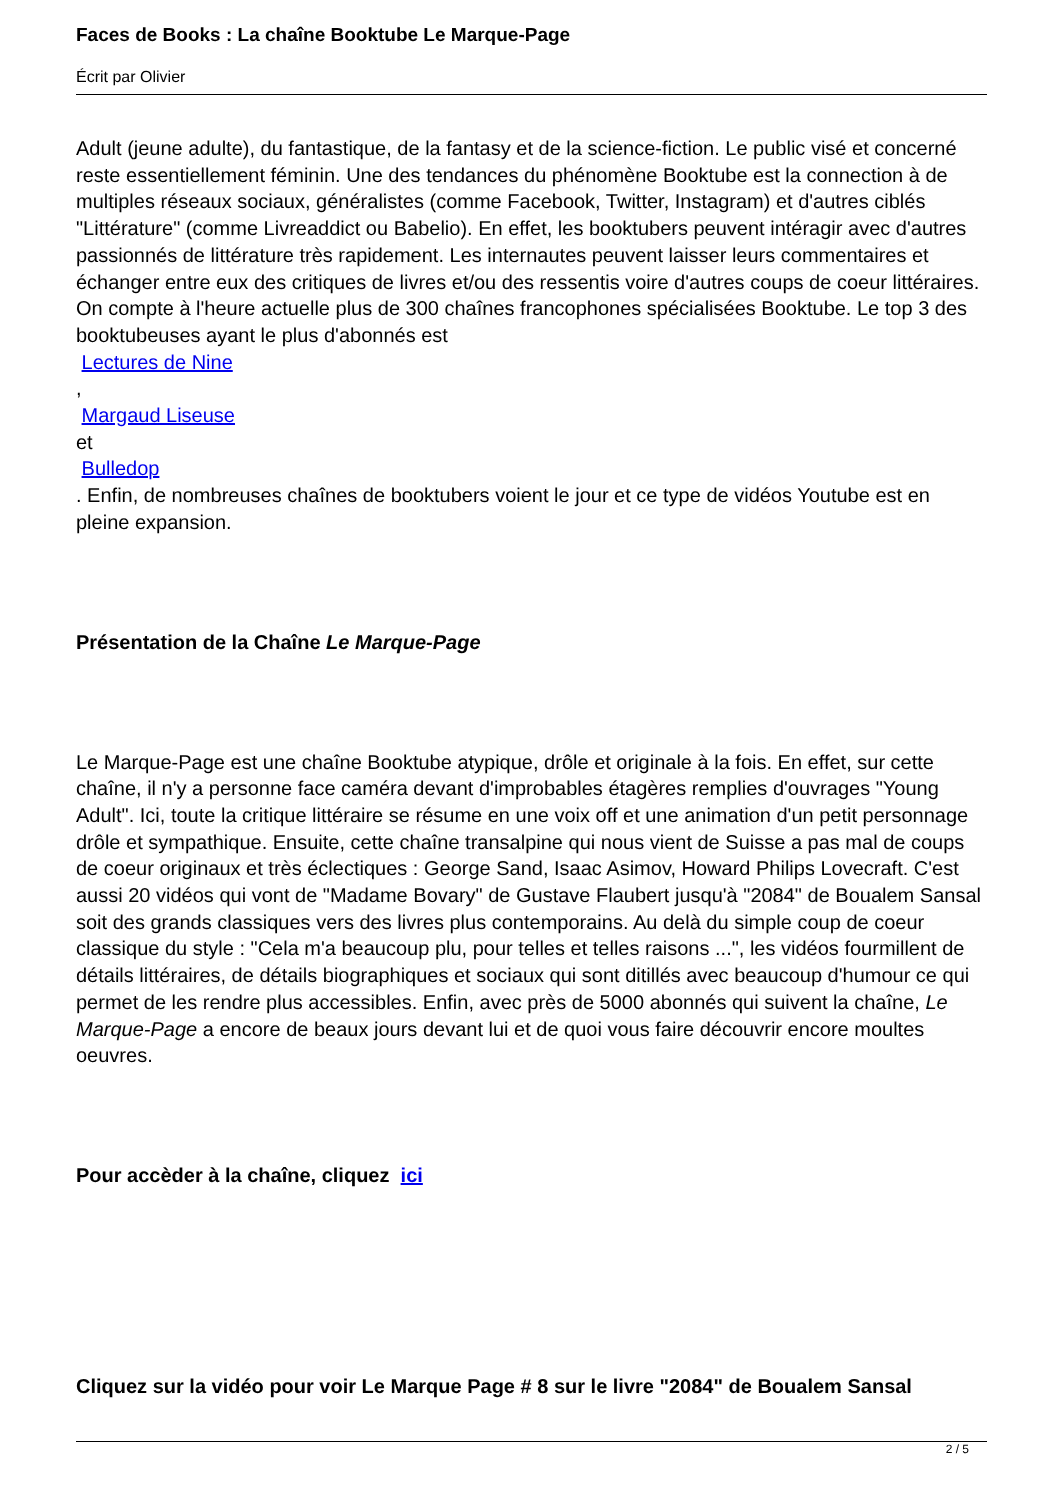Faces de Books : La chaîne Booktube Le Marque-Page
Écrit par Olivier
Adult (jeune adulte), du fantastique, de la fantasy et de la science-fiction. Le public visé et concerné reste essentiellement féminin. Une des tendances du phénomène Booktube est la connection à de multiples réseaux sociaux, généralistes (comme Facebook, Twitter, Instagram) et d'autres ciblés "Littérature" (comme Livreaddict ou Babelio). En effet, les booktubers peuvent intéragir avec d'autres passionnés de littérature très rapidement. Les internautes peuvent laisser leurs commentaires et échanger entre eux des critiques de livres et/ou des ressentis voire d'autres coups de coeur littéraires. On compte à l'heure actuelle plus de 300 chaînes francophones spécialisées Booktube. Le top 3 des booktubeuses ayant le plus d'abonnés est
Lectures de Nine
,
Margaud Liseuse
et
Bulledop
. Enfin, de nombreuses chaînes de booktubers voient le jour et ce type de vidéos Youtube est en pleine expansion.
Présentation de la Chaîne Le Marque-Page
Le Marque-Page est une chaîne Booktube atypique, drôle et originale à la fois. En effet, sur cette chaîne, il n'y a personne face caméra devant d'improbables étagères remplies d'ouvrages "Young Adult". Ici, toute la critique littéraire se résume en une voix off et une animation d'un petit personnage drôle et sympathique. Ensuite, cette chaîne transalpine qui nous vient de Suisse a pas mal de coups de coeur originaux et très éclectiques : George Sand, Isaac Asimov, Howard Philips Lovecraft. C'est aussi 20 vidéos qui vont de "Madame Bovary" de Gustave Flaubert jusqu'à "2084" de Boualem Sansal soit des grands classiques vers des livres plus contemporains. Au delà du simple coup de coeur classique du style : "Cela m'a beaucoup plu, pour telles et telles raisons ...", les vidéos fourmillent de détails littéraires, de détails biographiques et sociaux qui sont ditillés avec beaucoup d'humour ce qui permet de les rendre plus accessibles. Enfin, avec près de 5000 abonnés qui suivent la chaîne, Le Marque-Page a encore de beaux jours devant lui et de quoi vous faire découvrir encore moultes oeuvres.
Pour accèder à la chaîne, cliquez ici
Cliquez sur la vidéo pour voir Le Marque Page # 8 sur le livre "2084" de Boualem Sansal
2 / 5